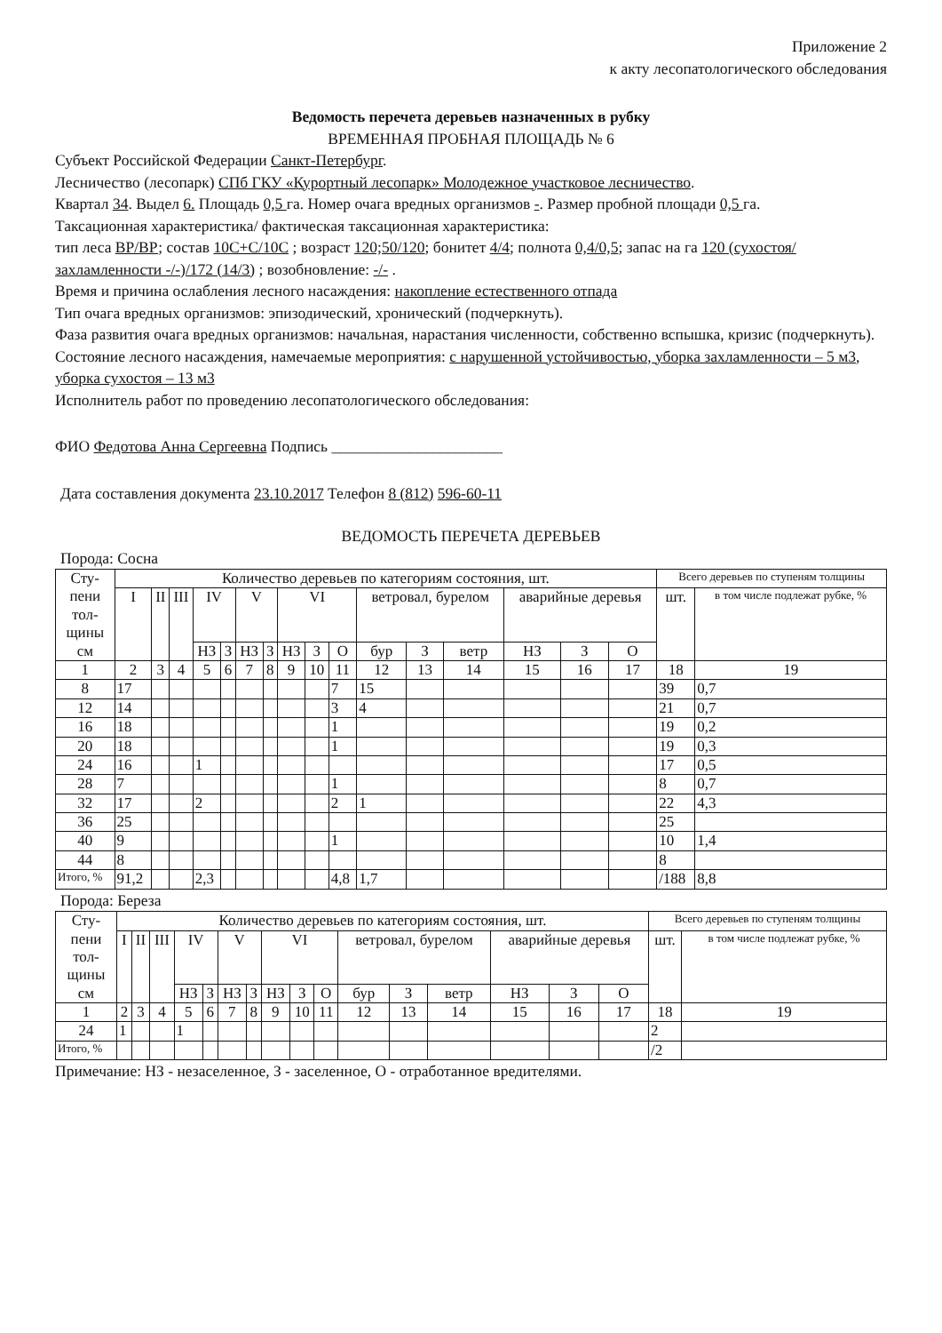Приложение 2
к акту лесопатологического обследования
Ведомость перечета деревьев назначенных в рубку
ВРЕМЕННАЯ ПРОБНАЯ ПЛОЩАДЬ № 6
Субъект Российской Федерации Санкт-Петербург.
Лесничество (лесопарк) СПб ГКУ «Курортный лесопарк» Молодежное участковое лесничество.
Квартал 34. Выдел 6. Площадь 0,5 га. Номер очага вредных организмов -. Размер пробной площади 0,5 га.
Таксационная характеристика/ фактическая таксационная характеристика:
тип леса ВР/ВР; состав 10С+С/10С ; возраст 120;50/120; бонитет 4/4; полнота 0,4/0,5; запас на га 120 (сухостоя/захламленности -/-)/172 (14/3) ; возобновление: -/- .
Время и причина ослабления лесного насаждения: накопление естественного отпада
Тип очага вредных организмов: эпизодический, хронический (подчеркнуть).
Фаза развития очага вредных организмов: начальная, нарастания численности, собственно вспышка, кризис (подчеркнуть).
Состояние лесного насаждения, намечаемые мероприятия: с нарушенной устойчивостью, уборка захламленности – 5 м3, уборка сухостоя – 13 м3
Исполнитель работ по проведению лесопатологического обследования:
ФИО Федотова Анна Сергеевна Подпись ______________________
Дата составления документа 23.10.2017 Телефон 8 (812) 596-60-11
ВЕДОМОСТЬ ПЕРЕЧЕТА ДЕРЕВЬЕВ
Порода: Сосна
| Сту- пени тол- щины см | Количество деревьев по категориям состояния, шт. | | | | | | | | | | | | | | | | Всего деревьев по ступеням толщины | |
| --- | --- | --- | --- | --- | --- | --- | --- | --- | --- | --- | --- | --- | --- | --- | --- | --- | --- | --- |
| | I | II | III | IV | | V | | VI | | | ветровал, бурелом | | | аварийные деревья | | | шт. | в том числе подлежат рубке, % |
| | | | | НЗ | З | НЗ | З | НЗ | З | О | бур | З | ветр | НЗ | З | О | | |
| 1 | 2 | 3 | 4 | 5 | 6 | 7 | 8 | 9 | 10 | 11 | 12 | 13 | 14 | 15 | 16 | 17 | 18 | 19 |
| 8 | 17 | | | | | | | | | 7 | 15 | | | | | | 39 | 0,7 |
| 12 | 14 | | | | | | | | | 3 | 4 | | | | | | 21 | 0,7 |
| 16 | 18 | | | | | | | | | 1 | | | | | | | 19 | 0,2 |
| 20 | 18 | | | | | | | | | 1 | | | | | | | 19 | 0,3 |
| 24 | 16 | | | 1 | | | | | | | | | | | | | 17 | 0,5 |
| 28 | 7 | | | | | | | | | 1 | | | | | | | 8 | 0,7 |
| 32 | 17 | | | 2 | | | | | | 2 | 1 | | | | | | 22 | 4,3 |
| 36 | 25 | | | | | | | | | | | | | | | | 25 | |
| 40 | 9 | | | | | | | | | 1 | | | | | | | 10 | 1,4 |
| 44 | 8 | | | | | | | | | | | | | | | | 8 | |
| Итого, % | 91,2 | | | 2,3 | | | | | | 4,8 | 1,7 | | | | | | /188 | 8,8 |
Порода: Береза
| Сту- пени тол- щины см | Количество деревьев по категориям состояния, шт. | | | | | | | | | | | | | | | | Всего деревьев по ступеням толщины | |
| --- | --- | --- | --- | --- | --- | --- | --- | --- | --- | --- | --- | --- | --- | --- | --- | --- | --- | --- |
| | I | II | III | IV | | V | | VI | | | ветровал, бурелом | | | аварийные деревья | | | шт. | в том числе подлежат рубке, % |
| | | | | НЗ | З | НЗ | З | НЗ | З | О | бур | З | ветр | НЗ | З | О | | |
| 1 | 2 | 3 | 4 | 5 | 6 | 7 | 8 | 9 | 10 | 11 | 12 | 13 | 14 | 15 | 16 | 17 | 18 | 19 |
| 24 | 1 | | | 1 | | | | | | | | | | | | | 2 | |
| Итого, % | | | | | | | | | | | | | | | | | /2 | |
Примечание: НЗ - незаселенное, З - заселенное, О - отработанное вредителями.